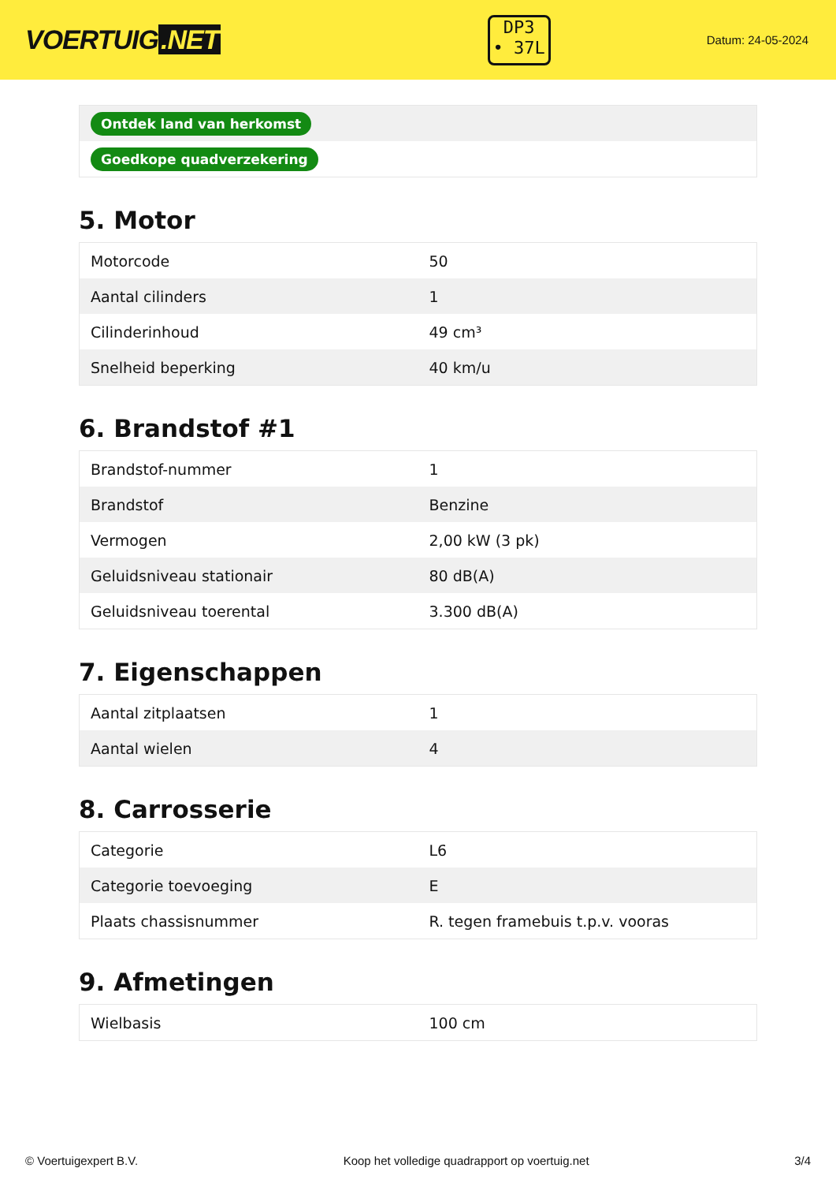VOERTUIG.NET
DP3
• 37L
Datum: 24-05-2024
| Ontdek land van herkomst |
| Goedkope quadverzekering |
5. Motor
| Motorcode | 50 |
| Aantal cilinders | 1 |
| Cilinderinhoud | 49 cm³ |
| Snelheid beperking | 40 km/u |
6. Brandstof #1
| Brandstof-nummer | 1 |
| Brandstof | Benzine |
| Vermogen | 2,00 kW (3 pk) |
| Geluidsniveau stationair | 80 dB(A) |
| Geluidsniveau toerental | 3.300 dB(A) |
7. Eigenschappen
| Aantal zitplaatsen | 1 |
| Aantal wielen | 4 |
8. Carrosserie
| Categorie | L6 |
| Categorie toevoeging | E |
| Plaats chassisnummer | R. tegen framebuis t.p.v. vooras |
9. Afmetingen
| Wielbasis | 100 cm |
© Voertuigexpert B.V. Koop het volledige quadrapport op voertuig.net 3/4